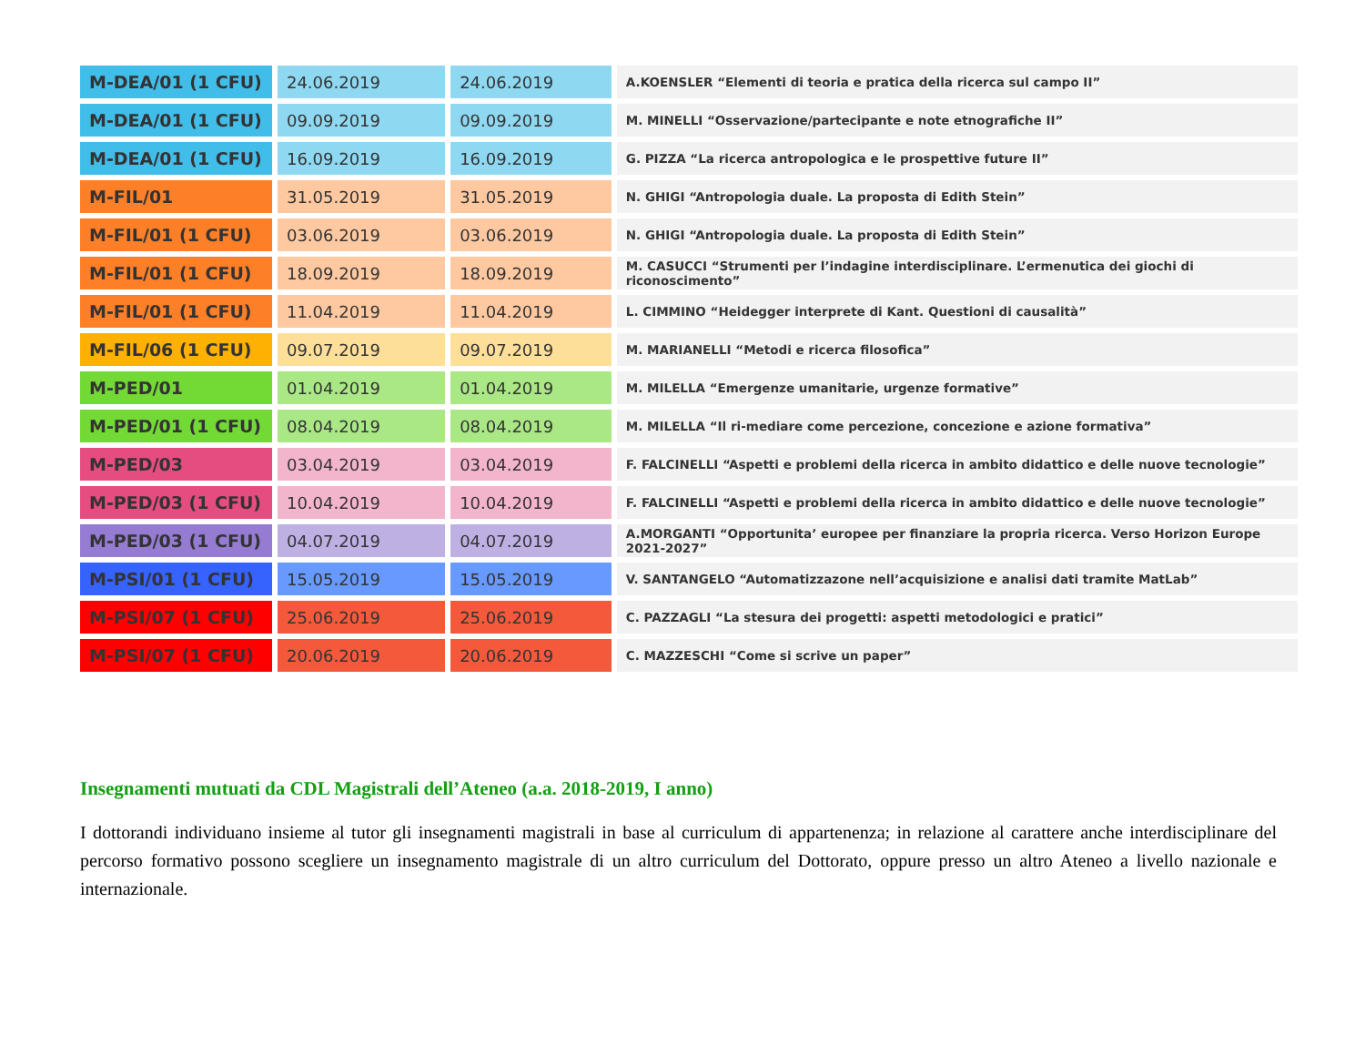| M-DEA/01 (1 CFU) | 24.06.2019 | 24.06.2019 | A.KOENSLER “Elementi di teoria e pratica della ricerca sul campo II” |
| M-DEA/01 (1 CFU) | 09.09.2019 | 09.09.2019 | M. MINELLI “Osservazione/partecipante e note etnografiche II” |
| M-DEA/01 (1 CFU) | 16.09.2019 | 16.09.2019 | G. PIZZA “La ricerca antropologica e le prospettive future II” |
| M-FIL/01 | 31.05.2019 | 31.05.2019 | N. GHIGI “Antropologia duale. La proposta di Edith Stein” |
| M-FIL/01 (1 CFU) | 03.06.2019 | 03.06.2019 | N. GHIGI “Antropologia duale. La proposta di Edith Stein” |
| M-FIL/01 (1 CFU) | 18.09.2019 | 18.09.2019 | M. CASUCCI “Strumenti per l’indagine interdisciplinare. L’ermenutica dei giochi di riconoscimento” |
| M-FIL/01 (1 CFU) | 11.04.2019 | 11.04.2019 | L. CIMMINO “Heidegger interprete di Kant. Questioni di causalità” |
| M-FIL/06 (1 CFU) | 09.07.2019 | 09.07.2019 | M. MARIANELLI “Metodi e ricerca filosofica” |
| M-PED/01 | 01.04.2019 | 01.04.2019 | M. MILELLA “Emergenze umanitarie, urgenze formative” |
| M-PED/01 (1 CFU) | 08.04.2019 | 08.04.2019 | M. MILELLA “Il ri-mediare come percezione, concezione e azione formativa” |
| M-PED/03 | 03.04.2019 | 03.04.2019 | F. FALCINELLI “Aspetti e problemi della ricerca in ambito didattico e delle nuove tecnologie” |
| M-PED/03 (1 CFU) | 10.04.2019 | 10.04.2019 | F. FALCINELLI “Aspetti e problemi della ricerca in ambito didattico e delle nuove tecnologie” |
| M-PED/03 (1 CFU) | 04.07.2019 | 04.07.2019 | A.MORGANTI “Opportunita’ europee per finanziare la propria ricerca. Verso Horizon Europe 2021-2027” |
| M-PSI/01 (1 CFU) | 15.05.2019 | 15.05.2019 | V. SANTANGELO “Automatizzazone nell’acquisizione e analisi dati tramite MatLab” |
| M-PSI/07 (1 CFU) | 25.06.2019 | 25.06.2019 | C. PAZZAGLI “La stesura dei progetti: aspetti metodologici e pratici” |
| M-PSI/07 (1 CFU) | 20.06.2019 | 20.06.2019 | C. MAZZESCHI “Come si scrive un paper” |
Insegnamenti mutuati da CDL Magistrali dell’Ateneo (a.a. 2018-2019, I anno)
I dottorandi individuano insieme al tutor gli insegnamenti magistrali in base al curriculum di appartenenza; in relazione al carattere anche interdisciplinare del percorso formativo possono scegliere un insegnamento magistrale di un altro curriculum del Dottorato, oppure presso un altro Ateneo a livello nazionale e internazionale.